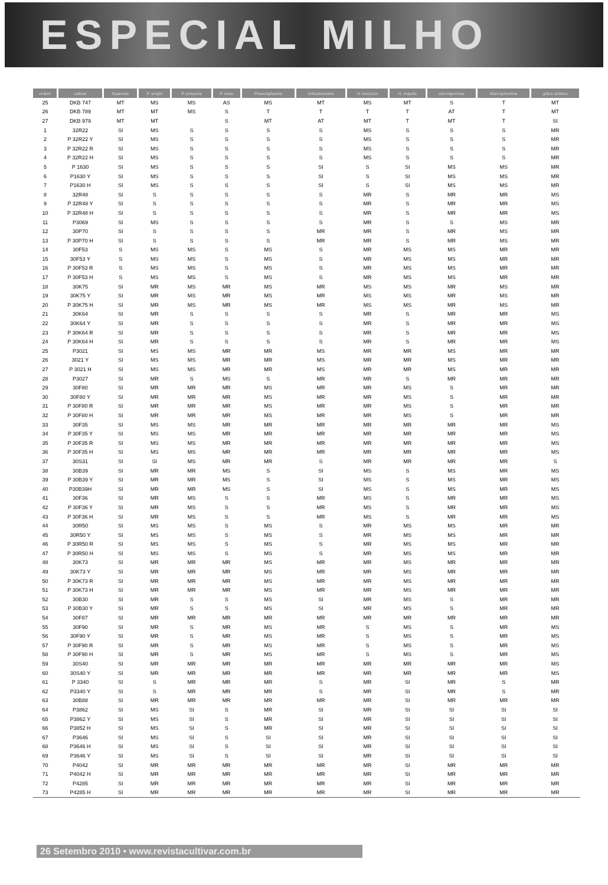ESPECIAL MILHO
| ordem | cultivar | fusariose | P. sorghi | P. polysora | P. zeae | Phaeosphaeria | enfezamentos | H. turcicum | H. maydis | cercosporiose | Macrophomina | grãos ardidos |
| --- | --- | --- | --- | --- | --- | --- | --- | --- | --- | --- | --- | --- |
| 25 | DKB 747 | MT | MS | MS | AS | MS | MT | MS | MT | S | T | MT |
| 26 | DKB 789 | MT | MT | MS | S | T | T | T | T | AT | T | MT |
| 27 | DKB 979 | MT | MT | | S | MT | AT | MT | T | MT | T | SI |
| 1 | 32R22 | SI | MS | S | S | S | S | MS | S | S | S | MR |
| 2 | P 32R22 Y | SI | MS | S | S | S | S | MS | S | S | S | MR |
| 3 | P 32R22 R | SI | MS | S | S | S | S | MS | S | S | S | MR |
| 4 | P 32R22 H | SI | MS | S | S | S | S | MS | S | S | S | MR |
| 5 | P 1630 | SI | MS | S | S | S | SI | S | SI | MS | MS | MR |
| 6 | P1630 Y | SI | MS | S | S | S | SI | S | SI | MS | MS | MR |
| 7 | P1630 H | SI | MS | S | S | S | SI | S | SI | MS | MS | MR |
| 8 | 32R48 | SI | S | S | S | S | S | MR | S | MR | MR | MS |
| 9 | P 32R48 Y | SI | S | S | S | S | S | MR | S | MR | MR | MS |
| 10 | P 32R48 H | SI | S | S | S | S | S | MR | S | MR | MR | MS |
| 11 | P3069 | SI | MS | S | S | S | S | MR | S | S | MS | MR |
| 12 | 30P70 | SI | S | S | S | S | MR | MR | S | MR | MS | MR |
| 13 | P 30P70 H | SI | S | S | S | S | MR | MR | S | MR | MS | MR |
| 14 | 30F53 | S | MS | MS | S | MS | S | MR | MS | MS | MR | MR |
| 15 | 30F53 Y | S | MS | MS | S | MS | S | MR | MS | MS | MR | MR |
| 16 | P 30F53 R | S | MS | MS | S | MS | S | MR | MS | MS | MR | MR |
| 17 | P 30F53 H | S | MS | MS | S | MS | S | MR | MS | MS | MR | MR |
| 18 | 30K75 | SI | MR | MS | MR | MS | MR | MS | MS | MR | MS | MR |
| 19 | 30K75 Y | SI | MR | MS | MR | MS | MR | MS | MS | MR | MS | MR |
| 20 | P 30K75 H | SI | MR | MS | MR | MS | MR | MS | MS | MR | MS | MR |
| 21 | 30K64 | SI | MR | S | S | S | S | MR | S | MR | MR | MS |
| 22 | 30K64 Y | SI | MR | S | S | S | S | MR | S | MR | MR | MS |
| 23 | P 30K64 R | SI | MR | S | S | S | S | MR | S | MR | MR | MS |
| 24 | P 30K64 H | SI | MR | S | S | S | S | MR | S | MR | MR | MS |
| 25 | P3021 | SI | MS | MS | MR | MR | MS | MR | MR | MS | MR | MR |
| 26 | 3021 Y | SI | MS | MS | MR | MR | MS | MR | MR | MS | MR | MR |
| 27 | P 3021 H | SI | MS | MS | MR | MR | MS | MR | MR | MS | MR | MR |
| 28 | P3027 | SI | MR | S | MS | S | MR | MR | S | MR | MR | MR |
| 29 | 30F80 | SI | MR | MR | MR | MS | MR | MR | MS | S | MR | MR |
| 30 | 30F80 Y | SI | MR | MR | MR | MS | MR | MR | MS | S | MR | MR |
| 31 | P 30F80 R | SI | MR | MR | MR | MS | MR | MR | MS | S | MR | MR |
| 32 | P 30F80 H | SI | MR | MR | MR | MS | MR | MR | MS | S | MR | MR |
| 33 | 30F35 | SI | MS | MS | MR | MR | MR | MR | MR | MR | MR | MS |
| 34 | P 30F35 Y | SI | MS | MS | MR | MR | MR | MR | MR | MR | MR | MS |
| 35 | P 30F35 R | SI | MS | MS | MR | MR | MR | MR | MR | MR | MR | MS |
| 36 | P 30F35 H | SI | MS | MS | MR | MR | MR | MR | MR | MR | MR | MS |
| 37 | 30S31 | SI | SI | MS | MR | MR | S | MR | MR | MR | MR | S |
| 38 | 30B39 | SI | MR | MR | MS | S | SI | MS | S | MS | MR | MS |
| 39 | P 30B39 Y | SI | MR | MR | MS | S | SI | MS | S | MS | MR | MS |
| 40 | P30B39H | SI | MR | MR | MS | S | SI | MS | S | MS | MR | MS |
| 41 | 30F36 | SI | MR | MS | S | S | MR | MS | S | MR | MR | MS |
| 42 | P 30F36 Y | SI | MR | MS | S | S | MR | MS | S | MR | MR | MS |
| 43 | P 30F36 H | SI | MR | MS | S | S | MR | MS | S | MR | MR | MS |
| 44 | 30R50 | SI | MS | MS | S | MS | S | MR | MS | MS | MR | MR |
| 45 | 30R50 Y | SI | MS | MS | S | MS | S | MR | MS | MS | MR | MR |
| 46 | P 30R50 R | SI | MS | MS | S | MS | S | MR | MS | MS | MR | MR |
| 47 | P 30R50 H | SI | MS | MS | S | MS | S | MR | MS | MS | MR | MR |
| 48 | 30K73 | SI | MR | MR | MR | MS | MR | MR | MS | MR | MR | MR |
| 49 | 30K73 Y | SI | MR | MR | MR | MS | MR | MR | MS | MR | MR | MR |
| 50 | P 30K73 R | SI | MR | MR | MR | MS | MR | MR | MS | MR | MR | MR |
| 51 | P 30K73 H | SI | MR | MR | MR | MS | MR | MR | MS | MR | MR | MR |
| 52 | 30B30 | SI | MR | S | S | MS | SI | MR | MS | S | MR | MR |
| 53 | P 30B30 Y | SI | MR | S | S | MS | SI | MR | MS | S | MR | MR |
| 54 | 30F87 | SI | MR | MR | MR | MR | MR | MR | MR | MR | MR | MR |
| 55 | 30F90 | SI | MR | S | MR | MS | MR | S | MS | S | MR | MS |
| 56 | 30F90 Y | SI | MR | S | MR | MS | MR | S | MS | S | MR | MS |
| 57 | P 30F90 R | SI | MR | S | MR | MS | MR | S | MS | S | MR | MS |
| 58 | P 30F90 H | SI | MR | S | MR | MS | MR | S | MS | S | MR | MS |
| 59 | 30S40 | SI | MR | MR | MR | MR | MR | MR | MR | MR | MR | MS |
| 60 | 30S40 Y | SI | MR | MR | MR | MR | MR | MR | MR | MR | MR | MS |
| 61 | P 3340 | SI | S | MR | MR | MR | S | MR | SI | MR | S | MR |
| 62 | P3340 Y | SI | S | MR | MR | MR | S | MR | SI | MR | S | MR |
| 63 | 30B88 | SI | MR | MR | MR | MR | MR | MR | SI | MR | MR | MR |
| 64 | P3862 | SI | MS | SI | S | MR | SI | MR | SI | SI | SI | SI |
| 65 | P3862 Y | SI | MS | SI | S | MR | SI | MR | SI | SI | SI | SI |
| 66 | P3852 H | SI | MS | SI | S | MR | SI | MR | SI | SI | SI | SI |
| 67 | P3646 | SI | MS | SI | S | SI | SI | MR | SI | SI | SI | SI |
| 68 | P3646 H | SI | MS | SI | S | SI | SI | MR | SI | SI | SI | SI |
| 69 | P3646 Y | SI | MS | SI | S | SI | SI | MR | SI | SI | SI | SI |
| 70 | P4042 | SI | MR | MR | MR | MR | MR | MR | SI | MR | MR | MR |
| 71 | P4042 H | SI | MR | MR | MR | MR | MR | MR | SI | MR | MR | MR |
| 72 | P4285 | SI | MR | MR | MR | MR | MR | MR | SI | MR | MR | MR |
| 73 | P4285 H | SI | MR | MR | MR | MR | MR | MR | SI | MR | MR | MR |
26 Setembro 2010 • www.revistacultivar.com.br